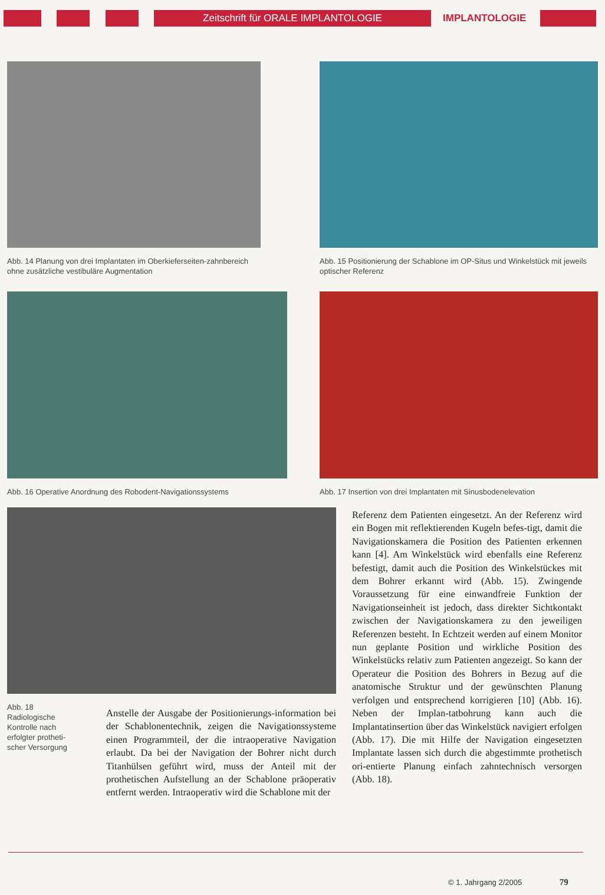Zeitschrift für ORALE IMPLANTOLOGIE
IMPLANTOLOGIE
Abb. 14 Planung von drei Implantaten im Oberkieferseiten-zahnbereich ohne zusätzliche vestibuläre Augmentation
Abb. 15 Positionierung der Schablone im OP-Situs und Winkelstück mit jeweils optischer Referenz
Abb. 16 Operative Anordnung des Robodent-Navigationssystems
Abb. 17 Insertion von drei Implantaten mit Sinusbodenelevation
Abb. 18 Radiologische Kontrolle nach erfolgter protheti-scher Versorgung
Anstelle der Ausgabe der Positionierungs-information bei der Schablonentechnik, zeigen die Navigationssysteme einen Programmteil, der die intraoperative Navigation erlaubt. Da bei der Navigation der Bohrer nicht durch Titanhülsen geführt wird, muss der Anteil mit der prothetischen Aufstellung an der Schablone präoperativ entfernt werden. Intraoperativ wird die Schablone mit der
Referenz dem Patienten eingesetzt. An der Referenz wird ein Bogen mit reflektierenden Kugeln befes-tigt, damit die Navigationskamera die Position des Patienten erkennen kann [4]. Am Winkelstück wird ebenfalls eine Referenz befestigt, damit auch die Position des Winkelstückes mit dem Bohrer erkannt wird (Abb. 15). Zwingende Voraussetzung für eine einwandfreie Funktion der Navigationseinheit ist jedoch, dass direkter Sichtkontakt zwischen der Navigationskamera zu den jeweiligen Referenzen besteht. In Echtzeit werden auf einem Monitor nun geplante Position und wirkliche Position des Winkelstücks relativ zum Patienten angezeigt. So kann der Operateur die Position des Bohrers in Bezug auf die anatomische Struktur und der gewünschten Planung verfolgen und entsprechend korrigieren [10] (Abb. 16). Neben der Implan-tatbohrung kann auch die Implantatinsertion über das Winkelstück navigiert erfolgen (Abb. 17). Die mit Hilfe der Navigation eingesetzten Implantate lassen sich durch die abgestimmte prothetisch ori-entierte Planung einfach zahntechnisch versorgen (Abb. 18).
© 1. Jahrgang 2/2005 79